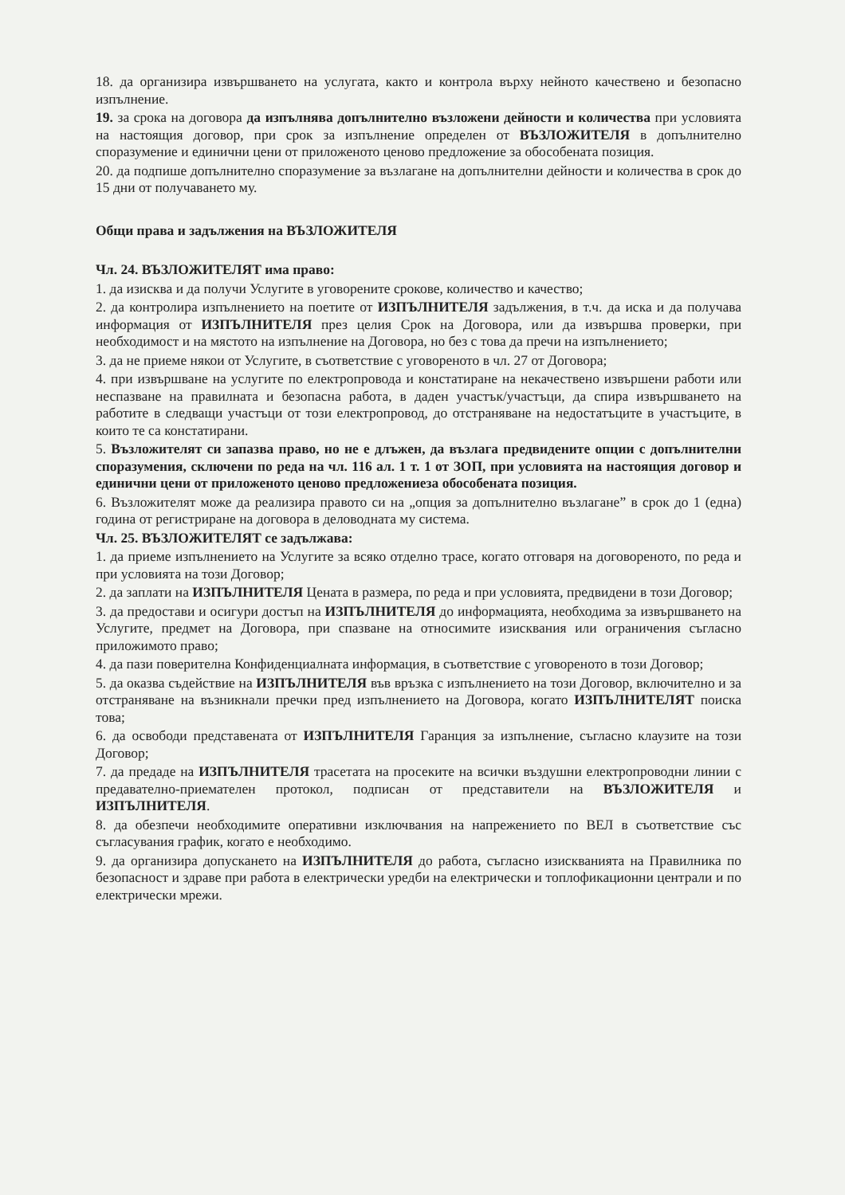18. да организира извършването на услугата, както и контрола върху нейното качествено и безопасно изпълнение.
19. за срока на договора да изпълнява допълнително възложени дейности и количества при условията на настоящия договор, при срок за изпълнение определен от ВЪЗЛОЖИТЕЛЯ в допълнително споразумение и единични цени от приложеното ценово предложение за обособената позиция.
20. да подпише допълнително споразумение за възлагане на допълнителни дейности и количества в срок до 15 дни от получаването му.
Общи права и задължения на ВЪЗЛОЖИТЕЛЯ
Чл. 24. ВЪЗЛОЖИТЕЛЯТ има право:
1. да изисква и да получи Услугите в уговорените срокове, количество и качество;
2. да контролира изпълнението на поетите от ИЗПЪЛНИТЕЛЯ задължения, в т.ч. да иска и да получава информация от ИЗПЪЛНИТЕЛЯ през целия Срок на Договора, или да извършва проверки, при необходимост и на мястото на изпълнение на Договора, но без с това да пречи на изпълнението;
3. да не приеме някои от Услугите, в съответствие с уговореното в чл. 27 от Договора;
4. при извършване на услугите по електропровода и констатиране на некачествено извършени работи или неспазване на правилната и безопасна работа, в даден участък/участъци, да спира извършването на работите в следващи участъци от този електропровод, до отстраняване на недостатъците в участъците, в които те са констатирани.
5. Възложителят си запазва право, но не е длъжен, да възлага предвидените опции с допълнителни споразумения, сключени по реда на чл. 116 ал. 1 т. 1 от ЗОП, при условията на настоящия договор и единични цени от приложеното ценово предложениеза обособената позиция.
6. Възложителят може да реализира правото си на „опция за допълнително възлагане” в срок до 1 (една) година от регистриране на договора в деловодната му система.
Чл. 25. ВЪЗЛОЖИТЕЛЯТ се задължава:
1. да приеме изпълнението на Услугите за всяко отделно трасе, когато отговаря на договореното, по реда и при условията на този Договор;
2. да заплати на ИЗПЪЛНИТЕЛЯ Цената в размера, по реда и при условията, предвидени в този Договор;
3. да предостави и осигури достъп на ИЗПЪЛНИТЕЛЯ до информацията, необходима за извършването на Услугите, предмет на Договора, при спазване на относимите изисквания или ограничения съгласно приложимото право;
4. да пази поверителна Конфиденциалната информация, в съответствие с уговореното в този Договор;
5. да оказва съдействие на ИЗПЪЛНИТЕЛЯ във връзка с изпълнението на този Договор, включително и за отстраняване на възникнали пречки пред изпълнението на Договора, когато ИЗПЪЛНИТЕЛЯТ поиска това;
6. да освободи представената от ИЗПЪЛНИТЕЛЯ Гаранция за изпълнение, съгласно клаузите на този Договор;
7. да предаде на ИЗПЪЛНИТЕЛЯ трасетата на просеките на всички въздушни електропроводни линии с предавателно-приемателен протокол, подписан от представители на ВЪЗЛОЖИТЕЛЯ и ИЗПЪЛНИТЕЛЯ.
8. да обезпечи необходимите оперативни изключвания на напрежението по ВЕЛ в съответствие със съгласувания график, когато е необходимо.
9. да организира допускането на ИЗПЪЛНИТЕЛЯ до работа, съгласно изискванията на Правилника по безопасност и здраве при работа в електрически уредби на електрически и топлофикационни централи и по електрически мрежи.